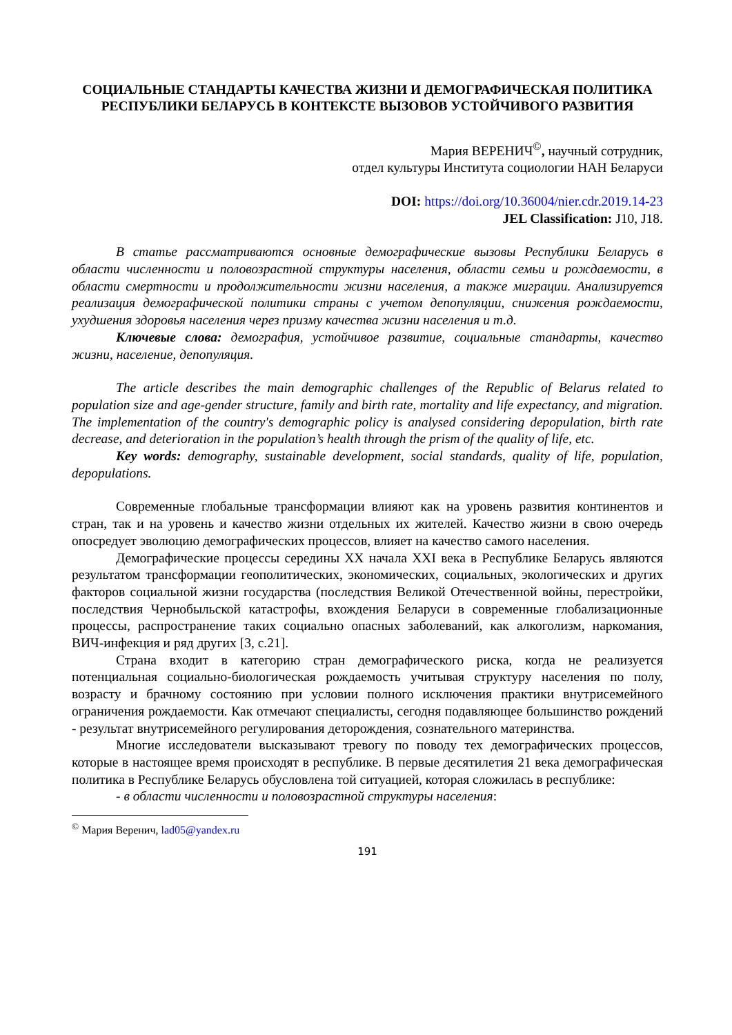СОЦИАЛЬНЫЕ СТАНДАРТЫ КАЧЕСТВА ЖИЗНИ И ДЕМОГРАФИЧЕСКАЯ ПОЛИТИКА РЕСПУБЛИКИ БЕЛАРУСЬ В КОНТЕКСТЕ ВЫЗОВОВ УСТОЙЧИВОГО РАЗВИТИЯ
Мария ВЕРЕНИЧ<sup>©</sup>, научный сотрудник,
отдел культуры Института социологии НАН Беларуси
DOI: https://doi.org/10.36004/nier.cdr.2019.14-23
JEL Classification: J10, J18.
В статье рассматриваются основные демографические вызовы Республики Беларусь в области численности и половозрастной структуры населения, области семьи и рождаемости, в области смертности и продолжительности жизни населения, а также миграции. Анализируется реализация демографической политики страны с учетом депопуляции, снижения рождаемости, ухудшения здоровья населения через призму качества жизни населения и т.д.
Ключевые слова: демография, устойчивое развитие, социальные стандарты, качество жизни, население, депопуляция.
The article describes the main demographic challenges of the Republic of Belarus related to population size and age-gender structure, family and birth rate, mortality and life expectancy, and migration. The implementation of the country's demographic policy is analysed considering depopulation, birth rate decrease, and deterioration in the population’s health through the prism of the quality of life, etc.
Key words: demography, sustainable development, social standards, quality of life, population, depopulations.
Современные глобальные трансформации влияют как на уровень развития континентов и стран, так и на уровень и качество жизни отдельных их жителей. Качество жизни в свою очередь опосредует эволюцию демографических процессов, влияет на качество самого населения.
Демографические процессы середины XX начала XXI века в Республике Беларусь являются результатом трансформации геополитических, экономических, социальных, экологических и других факторов социальной жизни государства (последствия Великой Отечественной войны, перестройки, последствия Чернобыльской катастрофы, вхождения Беларуси в современные глобализационные процессы, распространение таких социально опасных заболеваний, как алкоголизм, наркомания, ВИЧ-инфекция и ряд других [3, с.21].
Страна входит в категорию стран демографического риска, когда не реализуется потенциальная социально-биологическая рождаемость учитывая структуру населения по полу, возрасту и брачному состоянию при условии полного исключения практики внутрисемейного ограничения рождаемости. Как отмечают специалисты, сегодня подавляющее большинство рождений - результат внутрисемейного регулирования деторождения, сознательного материнства.
Многие исследователи высказывают тревогу по поводу тех демографических процессов, которые в настоящее время происходят в республике. В первые десятилетия 21 века демографическая политика в Республике Беларусь обусловлена той ситуацией, которая сложилась в республике:
- в области численности и половозрастной структуры населения:
<sup>©</sup> Мария Веренич, lad05@yandex.ru
191